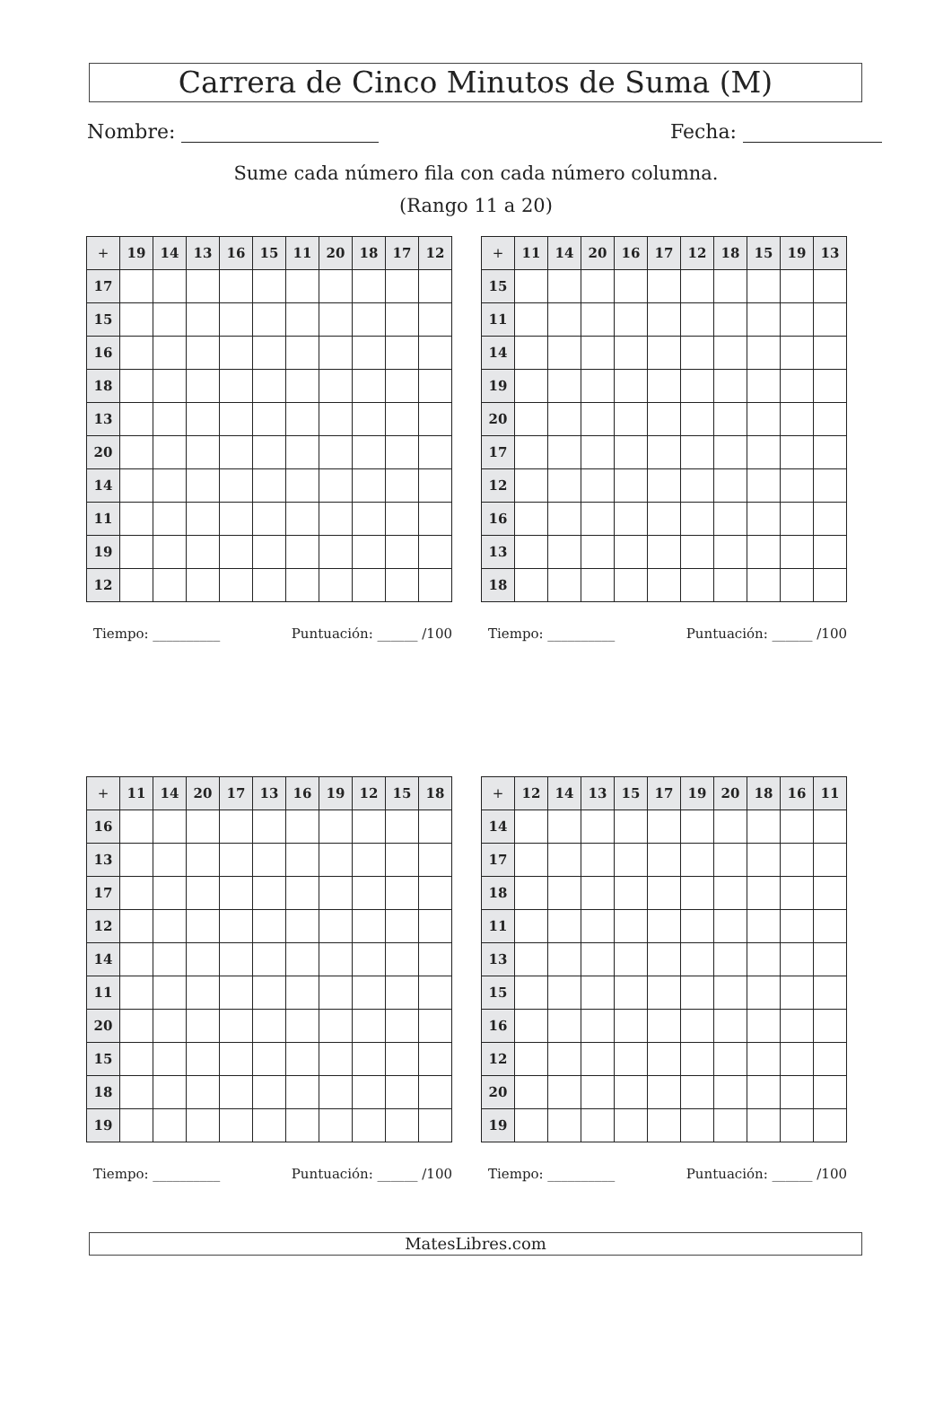Carrera de Cinco Minutos de Suma (M)
Nombre: Fecha:
Sume cada número fila con cada número columna.
(Rango 11 a 20)
| + | 19 | 14 | 13 | 16 | 15 | 11 | 20 | 18 | 17 | 12 |
| --- | --- | --- | --- | --- | --- | --- | --- | --- | --- | --- |
| 17 | | | | | | | | | | |
| 15 | | | | | | | | | | |
| 16 | | | | | | | | | | |
| 18 | | | | | | | | | | |
| 13 | | | | | | | | | | |
| 20 | | | | | | | | | | |
| 14 | | | | | | | | | | |
| 11 | | | | | | | | | | |
| 19 | | | | | | | | | | |
| 12 | | | | | | | | | | |
Tiempo: __________ Puntuación: ______ /100
| + | 11 | 14 | 20 | 16 | 17 | 12 | 18 | 15 | 19 | 13 |
| --- | --- | --- | --- | --- | --- | --- | --- | --- | --- | --- |
| 15 | | | | | | | | | | |
| 11 | | | | | | | | | | |
| 14 | | | | | | | | | | |
| 19 | | | | | | | | | | |
| 20 | | | | | | | | | | |
| 17 | | | | | | | | | | |
| 12 | | | | | | | | | | |
| 16 | | | | | | | | | | |
| 13 | | | | | | | | | | |
| 18 | | | | | | | | | | |
Tiempo: __________ Puntuación: ______ /100
| + | 11 | 14 | 20 | 17 | 13 | 16 | 19 | 12 | 15 | 18 |
| --- | --- | --- | --- | --- | --- | --- | --- | --- | --- | --- |
| 16 | | | | | | | | | | |
| 13 | | | | | | | | | | |
| 17 | | | | | | | | | | |
| 12 | | | | | | | | | | |
| 14 | | | | | | | | | | |
| 11 | | | | | | | | | | |
| 20 | | | | | | | | | | |
| 15 | | | | | | | | | | |
| 18 | | | | | | | | | | |
| 19 | | | | | | | | | | |
Tiempo: __________ Puntuación: ______ /100
| + | 12 | 14 | 13 | 15 | 17 | 19 | 20 | 18 | 16 | 11 |
| --- | --- | --- | --- | --- | --- | --- | --- | --- | --- | --- |
| 14 | | | | | | | | | | |
| 17 | | | | | | | | | | |
| 18 | | | | | | | | | | |
| 11 | | | | | | | | | | |
| 13 | | | | | | | | | | |
| 15 | | | | | | | | | | |
| 16 | | | | | | | | | | |
| 12 | | | | | | | | | | |
| 20 | | | | | | | | | | |
| 19 | | | | | | | | | | |
Tiempo: __________ Puntuación: ______ /100
MatesLibres.com